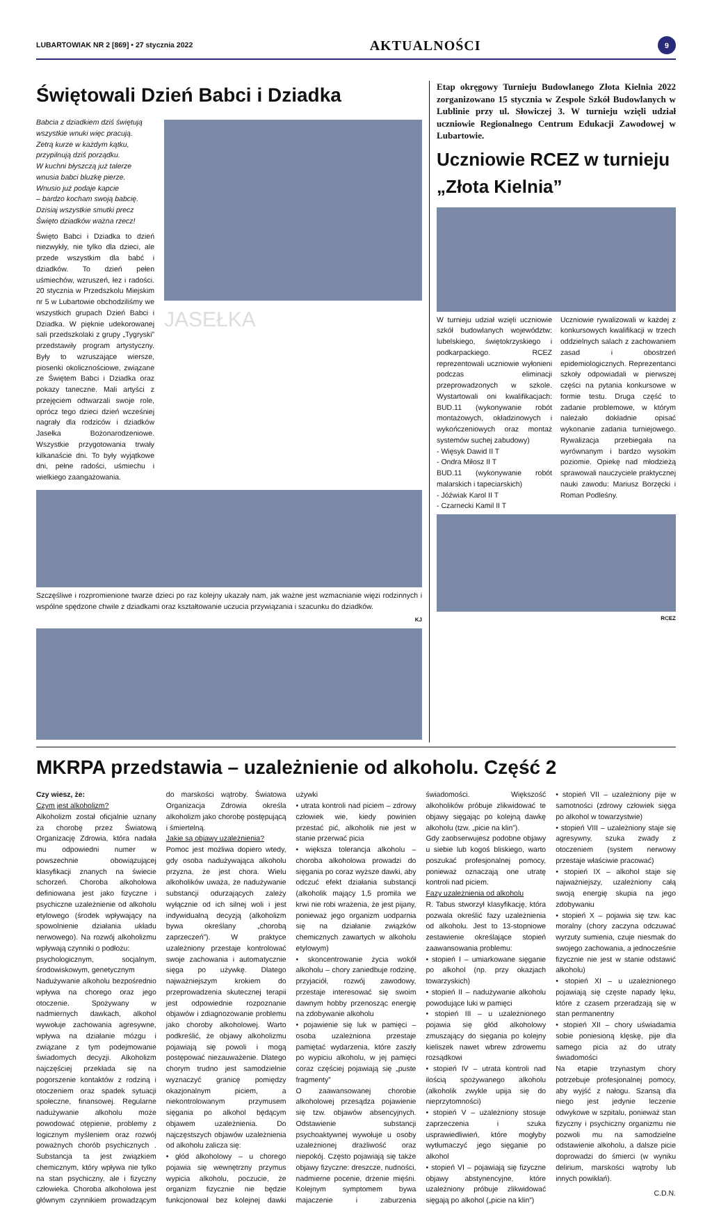LUBARTOWIAK NR 2 [869] • 27 stycznia 2022 AKTUALNOŚCI 9
Świętowali Dzień Babci i Dziadka
Babcia z dziadkiem dziś świętują
wszystkie wnuki więc pracują.
Zetrą kurze w każdym kątku,
przypilnują dziś porządku.
W kuchni błyszczą już talerze
wnusia babci bluzkę pierze.
Wnusio już podaje kapcie
– bardzo kocham swoją babcię.
Dzisiaj wszystkie smutki precz
Święto dziadków ważna rzecz!
Święto Babci i Dziadka to dzień niezwykły, nie tylko dla dzieci, ale przede wszystkim dla babć i dziadków. To dzień pełen uśmiechów, wzruszeń, łez i radości. 20 stycznia w Przedszkolu Miejskim nr 5 w Lubartowie obchodziliśmy we wszystkich grupach Dzień Babci i Dziadka. W pięknie udekorowanej sali przedszkolaki z grupy „Tygryski” przedstawiły program artystyczny. Były to wzruszające wiersze, piosenki okolicznościowe, związane ze Świętem Babci i Dziadka oraz pokazy taneczne. Mali artyści z przejęciem odtwarzali swoje role, oprócz tego dzieci dzień wcześniej nagrały dla rodziców i dziadków Jasełka Bożonarodzeniowe. Wszystkie przygotowania trwały kilkanaście dni. To były wyjątkowe dni, pełne radości, uśmiechu i wielkiego zaangażowania.
JASEŁKA
Szczęśliwe i rozpromienione twarze dzieci po raz kolejny ukazały nam, jak ważne jest wzmacnianie więzi rodzinnych i wspólne spędzone chwile z dziadkami oraz kształtowanie uczucia przywiązania i szacunku do dziadków.
KJ
Etap okręgowy Turnieju Budowlanego Złota Kielnia 2022 zorganizowano 15 stycznia w Zespole Szkół Budowlanych w Lublinie przy ul. Słowiczej 3. W turnieju wzięli udział uczniowie Regionalnego Centrum Edukacji Zawodowej w Lubartowie.
Uczniowie RCEZ w turnieju „Złota Kielnia”
W turnieju udział wzięli uczniowie szkół budowlanych województw: lubelskiego, świętokrzyskiego i podkarpackiego. RCEZ reprezentowali uczniowie wyłonieni podczas eliminacji przeprowadzonych w szkole. Wystartowali oni kwalifikacjach: BUD.11 (wykonywanie robót montażowych, okładzinowych i wykończeniowych oraz montaż systemów suchej zabudowy)
- Więsyk Dawid II T
- Ondra Miłosz II T
BUD.11 (wykonywanie robót malarskich i tapeciarskich)
- Jóźwiak Karol II T
- Czarnecki Kamil II T
Uczniowie rywalizowali w każdej z konkursowych kwalifikacji w trzech oddzielnych salach z zachowaniem zasad i obostrzeń epidemiologicznych. Reprezentanci szkoły odpowiadali w pierwszej części na pytania konkursowe w formie testu. Druga część to zadanie problemowe, w którym należało dokładnie opisać wykonanie zadania turniejowego. Rywalizacja przebiegała na wyrównanym i bardzo wysokim poziomie. Opiekę nad młodzieżą sprawowali nauczyciele praktycznej nauki zawodu: Mariusz Borzęcki i Roman Podleśny.
RCEZ
MKRPA przedstawia – uzależnienie od alkoholu. Część 2
Czy wiesz, że:
Czym jest alkoholizm?
Alkoholizm został oficjalnie uznany za chorobę przez Światową Organizację Zdrowia, która nadała mu odpowiedni numer w powszechnie obowiązującej klasyfikacji znanych na świecie schorzeń. Choroba alkoholowa definiowana jest jako fizyczne i psychiczne uzależnienie od alkoholu etylowego (środek wpływający na spowolnienie działania układu nerwowego). Na rozwój alkoholizmu wpływają czynniki o podłożu:
psychologicznym, socjalnym, środowiskowym, genetycznym
Nadużywanie alkoholu bezpośrednio wpływa na chorego oraz jego otoczenie. Spożywany w nadmiernych dawkach, alkohol wywołuje zachowania agresywne, wpływa na działanie mózgu i związane z tym podejmowanie świadomych decyzji. Alkoholizm najczęściej przekłada się na pogorszenie kontaktów z rodziną i otoczeniem oraz spadek sytuacji społeczne, finansowej. Regularne nadużywanie alkoholu może powodować otępienie, problemy z logicznym myśleniem oraz rozwój poważnych chorób psychicznych . Substancja ta jest związkiem chemicznym, który wpływa nie tylko na stan psychiczny, ale i fizyczny człowieka. Choroba alkoholowa jest głównym czynnikiem prowadzącym do marskości wątroby. Światowa Organizacja Zdrowia określa alkoholizm jako chorobę postępującą i śmiertelną.
Jakie są objawy uzależnienia?
Pomoc jest możliwa dopiero wtedy, gdy osoba nadużywająca alkoholu przyzna, że jest chora. Wielu alkoholików uważa, że nadużywanie substancji odurzających zależy wyłącznie od ich silnej woli i jest indywidualną decyzją (alkoholizm bywa określany „chorobą zaprzeczeń”). W praktyce uzależniony przestaje kontrolować swoje zachowania i automatycznie sięga po używkę. Dlatego najważniejszym krokiem do przeprowadzenia skutecznej terapii jest odpowiednie rozpoznanie objawów i zdiagnozowanie problemu jako choroby alkoholowej. Warto podkreślić, że objawy alkoholizmu pojawiają się powoli i mogą postępować niezauważenie. Dlatego chorym trudno jest samodzielnie wyznaczyć granicę pomiędzy okazjonalnym piciem, a niekontrolowanym przymusem sięgania po alkohol będącym objawem uzależnienia. Do najczęstszych objawów uzależnienia od alkoholu zalicza się:
• głód alkoholowy – u chorego pojawia się wewnętrzny przymus wypicia alkoholu, poczucie, że organizm fizycznie nie będzie funkcjonował bez kolejnej dawki używki
• utrata kontroli nad piciem – zdrowy człowiek wie, kiedy powinien przestać pić, alkoholik nie jest w stanie przerwać picia
• większa tolerancja alkoholu – choroba alkoholowa prowadzi do sięgania po coraz wyższe dawki, aby odczuć efekt działania substancji (alkoholik mający 1,5 promila we krwi nie robi wrażenia, że jest pijany, ponieważ jego organizm uodparnia się na działanie związków chemicznych zawartych w alkoholu etylowym)
• skoncentrowanie życia wokół alkoholu – chory zaniedbuje rodzinę, przyjaciół, rozwój zawodowy, przestaje interesować się swoim dawnym hobby przenosząc energię na zdobywanie alkoholu
• pojawienie się luk w pamięci – osoba uzależniona przestaje pamiętać wydarzenia, które zaszły po wypiciu alkoholu, w jej pamięci coraz częściej pojawiają się „puste fragmenty”
O zaawansowanej chorobie alkoholowej przesądza pojawienie się tzw. objawów absencyjnych. Odstawienie substancji psychoaktywnej wywołuje u osoby uzależnionej drażliwość oraz niepokój. Często pojawiają się także objawy fizyczne: dreszcze, nudności, nadmierne pocenie, drżenie mięśni. Kolejnym symptomem bywa majaczenie i zaburzenia świadomości. Większość alkoholików próbuje zlikwidować te objawy sięgając po kolejną dawkę alkoholu (tzw. „picie na klin”).
Gdy zaobserwujesz podobne objawy u siebie lub kogoś bliskiego, warto poszukać profesjonalnej pomocy, ponieważ oznaczają one utratę kontroli nad piciem.
Fazy uzależnienia od alkoholu
R. Tabus stworzył klasyfikację, która pozwala określić fazy uzależnienia od alkoholu. Jest to 13-stopniowe zestawienie określające stopień zaawansowania problemu:
• stopień I – umiarkowane sięganie po alkohol (np. przy okazjach towarzyskich)
• stopień II – nadużywanie alkoholu powodujące luki w pamięci
• stopień III – u uzależnionego pojawia się głód alkoholowy zmuszający do sięgania po kolejny kieliszek nawet wbrew zdrowemu rozsądkowi
• stopień IV – utrata kontroli nad ilością spożywanego alkoholu (alkoholik zwykle upija się do nieprzytomności)
• stopień V – uzależniony stosuje zaprzeczenia i szuka usprawiedliwień, które mogłyby wytłumaczyć jego sięganie po alkohol
• stopień VI – pojawiają się fizyczne objawy abstynencyjne, które uzależniony próbuje zlikwidować sięgają po alkohol („picie na klin”)
• stopień VII – uzależniony pije w samotności (zdrowy człowiek sięga po alkohol w towarzystwie)
• stopień VIII – uzależniony staje się agresywny, szuka zwady z otoczeniem (system nerwowy przestaje właściwie pracować)
• stopień IX – alkohol staje się najważniejszy, uzależniony całą swoją energię skupia na jego zdobywaniu
• stopień X – pojawia się tzw. kac moralny (chory zaczyna odczuwać wyrzuty sumienia, czuje niesmak do swojego zachowania, a jednocześnie fizycznie nie jest w stanie odstawić alkoholu)
• stopień XI – u uzależnionego pojawiają się częste napady lęku, które z czasem przeradzają się w stan permanentny
• stopień XII – chory uświadamia sobie poniesioną klęskę, pije dla samego picia aż do utraty świadomości
Na etapie trzynastym chory potrzebuje profesjonalnej pomocy, aby wyjść z nałogu. Szansą dla niego jest jedynie leczenie odwykowe w szpitalu, ponieważ stan fizyczny i psychiczny organizmu nie pozwoli mu na samodzielne odstawienie alkoholu, a dalsze picie doprowadzi do śmierci (w wyniku delirium, marskości wątroby lub innych powikłań).
C.D.N.